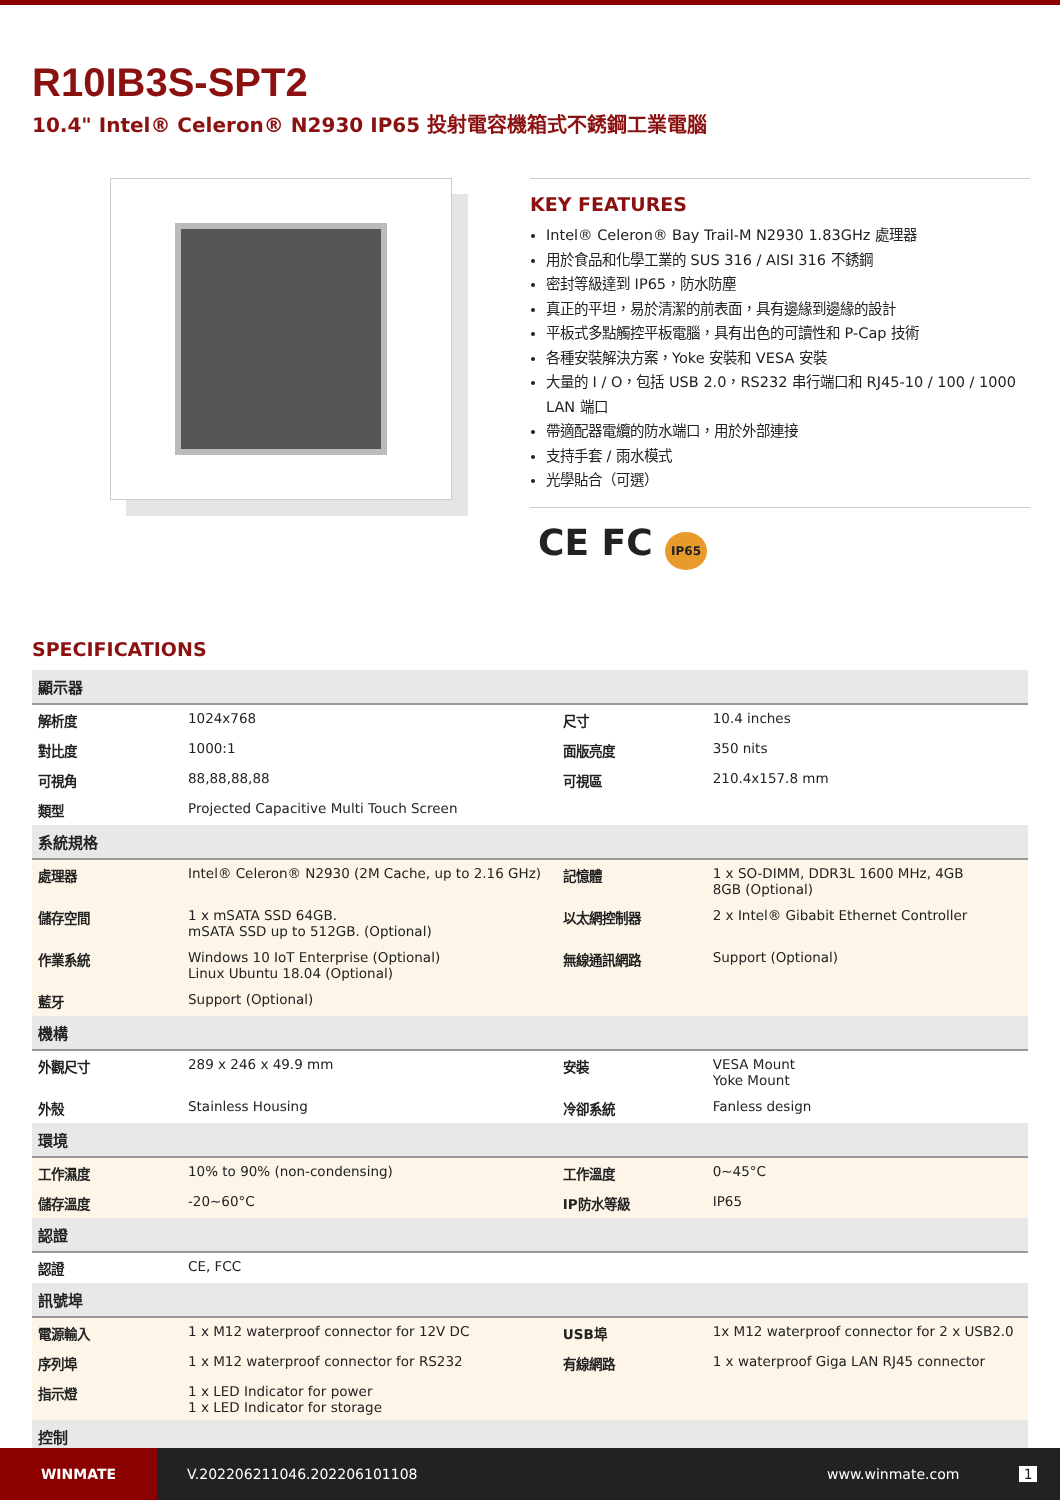R10IB3S-SPT2
10.4" Intel® Celeron® N2930 IP65 投射電容機箱式不銹鋼工業電腦
KEY FEATURES
Intel® Celeron® Bay Trail-M N2930 1.83GHz 處理器
用於食品和化學工業的 SUS 316 / AISI 316 不銹鋼
密封等級達到 IP65，防水防塵
真正的平坦，易於清潔的前表面，具有邊緣到邊緣的設計
平板式多點觸控平板電腦，具有出色的可讀性和 P-Cap 技術
各種安裝解決方案，Yoke 安裝和 VESA 安裝
大量的 I / O，包括 USB 2.0，RS232 串行端口和 RJ45-10 / 100 / 1000 LAN 端口
帶適配器電纜的防水端口，用於外部連接
支持手套 / 雨水模式
光學貼合（可選）
CE FC IP65
SPECIFICATIONS
| 顯示器 | | | |
| --- | --- | --- | --- |
| 解析度 | 1024x768 | 尺寸 | 10.4 inches |
| 對比度 | 1000:1 | 面版亮度 | 350 nits |
| 可視角 | 88,88,88,88 | 可視區 | 210.4x157.8 mm |
| 類型 | Projected Capacitive Multi Touch Screen | | |
| 系統規格 | | | |
| 處理器 | Intel® Celeron® N2930 (2M Cache, up to 2.16 GHz) | 記憶體 | 1 x SO-DIMM, DDR3L 1600 MHz, 4GB 8GB (Optional) |
| 儲存空間 | 1 x mSATA SSD 64GB. mSATA SSD up to 512GB. (Optional) | 以太網控制器 | 2 x Intel® Gibabit Ethernet Controller |
| 作業系統 | Windows 10 IoT Enterprise (Optional) Linux Ubuntu 18.04 (Optional) | 無線通訊網路 | Support (Optional) |
| 藍牙 | Support (Optional) | | |
| 機構 | | | |
| 外觀尺寸 | 289 x 246 x 49.9 mm | 安裝 | VESA Mount Yoke Mount |
| 外殼 | Stainless Housing | 冷卻系統 | Fanless design |
| 環境 | | | |
| 工作濕度 | 10% to 90% (non-condensing) | 工作溫度 | 0~45°C |
| 儲存溫度 | -20~60°C | IP防水等級 | IP65 |
| 認證 | | | |
| 認證 | CE, FCC | | |
| 訊號埠 | | | |
| 電源輸入 | 1 x M12 waterproof connector for 12V DC | USB埠 | 1x M12 waterproof connector for 2 x USB2.0 |
| 序列埠 | 1 x M12 waterproof connector for RS232 | 有線網路 | 1 x waterproof Giga LAN RJ45 connector |
| 指示燈 | 1 x LED Indicator for power 1 x LED Indicator for storage | | |
| 控制 | | | |
WINMATE
V.202206211046.202206101108 www.winmate.com 1